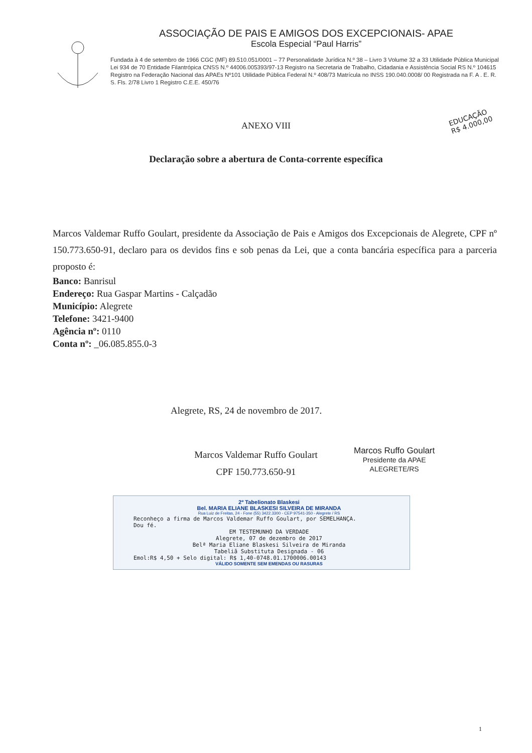ASSOCIAÇÃO DE PAIS E AMIGOS DOS EXCEPCIONAIS- APAE
Escola Especial “Paul Harris”
Fundada à 4 de setembro de 1966 CGC (MF) 89.510.051/0001 – 77 Personalidade Jurídica N.º 38 – Livro 3 Volume 32 a 33 Utilidade Pública Municipal Lei 934 de 70 Entidade Filantrópica CNSS N.º 44006.005393/97-13 Registro na Secretaria de Trabalho, Cidadania e Assistência Social RS N.º 104615 Registro na Federação Nacional das APAEs Nº101 Utilidade Pública Federal N.º 408/73 Matrícula no INSS 190.040.0008/ 00 Registrada na F. A . E. R. S. Fls. 2/78 Livro 1 Registro C.E.E. 450/76
ANEXO VIII
EDUCAÇÃO
R$ 4.000,00
Declaração sobre a abertura de Conta-corrente específica
Marcos Valdemar Ruffo Goulart, presidente da Associação de Pais e Amigos dos Excepcionais de Alegrete, CPF nº 150.773.650-91, declaro para os devidos fins e sob penas da Lei, que a conta bancária específica para a parceria proposto é:
Banco: Banrisul
Endereço: Rua Gaspar Martins - Calçadão
Município: Alegrete
Telefone: 3421-9400
Agência nº: 0110
Conta nº: _06.085.855.0-3
Alegrete, RS, 24 de novembro de 2017.
Marcos Valdemar Ruffo Goulart
CPF 150.773.650-91
Marcos Ruffo Goulart
Presidente da APAE
ALEGRETE/RS
2º Tabelionato Blaskesi
Bel. MARIA ELIANE BLASKESI SILVEIRA DE MIRANDA
Rua Luiz de Freitas, 24 - Fone (55) 3422.3300 - CEP 97541-350 - Alegrete / RS
Reconheço a firma de Marcos Valdemar Ruffo Goulart, por SEMELHANÇA.
Dou fé.
EM TESTEMUNHO DA VERDADE
Alegrete, 07 de dezembro de 2017
Belª Maria Eliane Blaskesi Silveira de Miranda
Tabeliã Substituta Designada - 06
Emol:R$ 4,50 + Selo digital: R$ 1,40-0748.01.1700006.00143
VÁLIDO SOMENTE SEM EMENDAS OU RASURAS
1